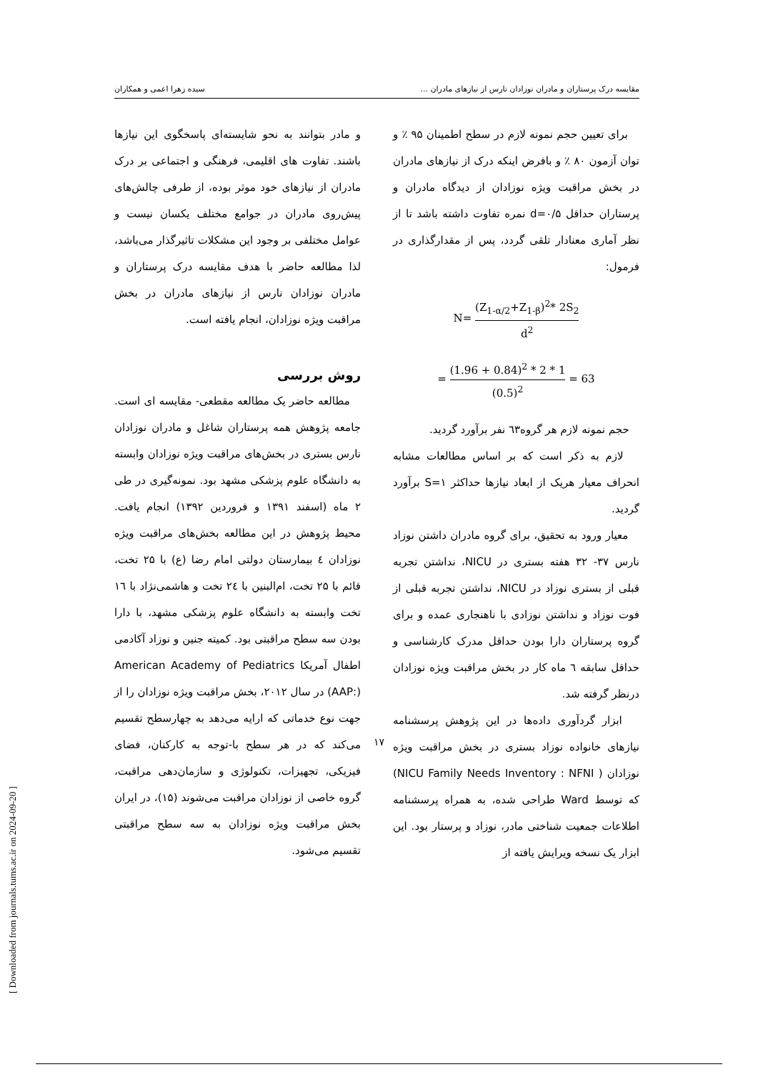مقایسه درک پرستاران و مادران نوزادان نارس از نیازهای مادران ... سیده زهرا اعمی و همکاران
و مادر بتوانند به نحو شایسته‌ای پاسخگوی این نیازها باشند. تفاوت های اقلیمی، فرهنگی و اجتماعی بر درک مادران از نیازهای خود موثر بوده، از طرفی چالش‌های پیش‌روی مادران در جوامع مختلف یکسان نیست و عوامل مختلفی بر وجود این مشکلات تاثیرگذار می‌باشد، لذا مطالعه حاضر با هدف مقایسه درک پرستاران و مادران نوزادان نارس از نیازهای مادران در بخش مراقبت ویژه نوزادان، انجام یافته است.
روش بررسی
مطالعه حاضر یک مطالعه مقطعی- مقایسه ای است. جامعه پژوهش همه پرستاران شاغل و مادران نوزادان نارس بستری در بخش‌های مراقبت ویژه نوزادان وابسته به دانشگاه علوم پزشکی مشهد بود. نمونه‌گیری در طی ۲ ماه (اسفند ۱۳۹۱ و فروردین ۱۳۹۲) انجام یافت. محیط پژوهش در این مطالعه بخش‌های مراقبت ویژه نوزادان ٤ بیمارستان دولتی امام رضا (ع) با ۲۵ تخت، قائم با ۲۵ تخت، ام‌البنین با ۲٤ تخت و هاشمی‌نژاد با ١٦ تخت وابسته به دانشگاه علوم پزشکی مشهد، با دارا بودن سه سطح مراقبتی بود. کمیته جنین و نوزاد آکادمی اطفال آمریکا American Academy of Pediatrics (AAP:) در سال ۲۰۱۲، بخش مراقبت ویژه نوزادان را از جهت نوع خدماتی که ارایه می‌دهد به چهارسطح تقسیم می‌کند که در هر سطح با-توجه به کارکنان، فضای فیزیکی، تجهیزات، تکنولوژی و سازمان‌دهی مراقبت، گروه خاصی از نوزادان مراقبت می‌شوند (۱۵)، در ایران بخش مراقبت ویژه نوزادان به سه سطح مراقبتی تقسیم می‌شود.
برای تعیین حجم نمونه لازم در سطح اطمینان ۹۵ ٪ و توان آزمون ۸۰ ٪ و بافرض اینکه درک از نیازهای مادران در بخش مراقبت ویژه نوزادان از دیدگاه مادران و پرستاران حداقل d=۰/۵ نمره تفاوت داشته باشد تا از نظر آماری معنادار تلقی گردد، پس از مقدارگذاری در فرمول:
N= (Z<sub>1-α/2</sub>+Z<sub>1-β</sub>)<sup>2</sup>* 2S<sub>2</sub> d<sup>2</sup>
= (1.96 + 0.84)<sup>2</sup> * 2 * 1 (0.5)<sup>2</sup> = 63
حجم نمونه لازم هر گروه٦٣ نفر برآورد گردید.
لازم به ذکر است که بر اساس مطالعات مشابه انحراف معیار هریک از ابعاد نیازها حداکثر S=۱ برآورد گردید.
معیار ورود به تحقیق، برای گروه مادران داشتن نوزاد نارس ۳۷- ۳۲ هفته بستری در NICU، نداشتن تجربه قبلی از بستری نوزاد در NICU، نداشتن تجربه قبلی از فوت نوزاد و نداشتن نوزادی با ناهنجاری عمده و برای گروه پرستاران دارا بودن حداقل مدرک کارشناسی و حداقل سابقه ٦ ماه کار در بخش مراقبت ویژه نوزادان درنظر گرفته شد.
ابزار گردآوری داده‌ها در این پژوهش پرسشنامه نیازهای خانواده نوزاد بستری در بخش مراقبت ویژه نوزادان ( NICU Family Needs Inventory : NFNI) که توسط Ward طراحی شده، به همراه پرسشنامه اطلاعات جمعیت شناختی مادر، نوزاد و پرستار بود. این ابزار یک نسخه ویرایش یافته از
۱۷
[ Downloaded from journals.tums.ac.ir on 2024-09-20 ]